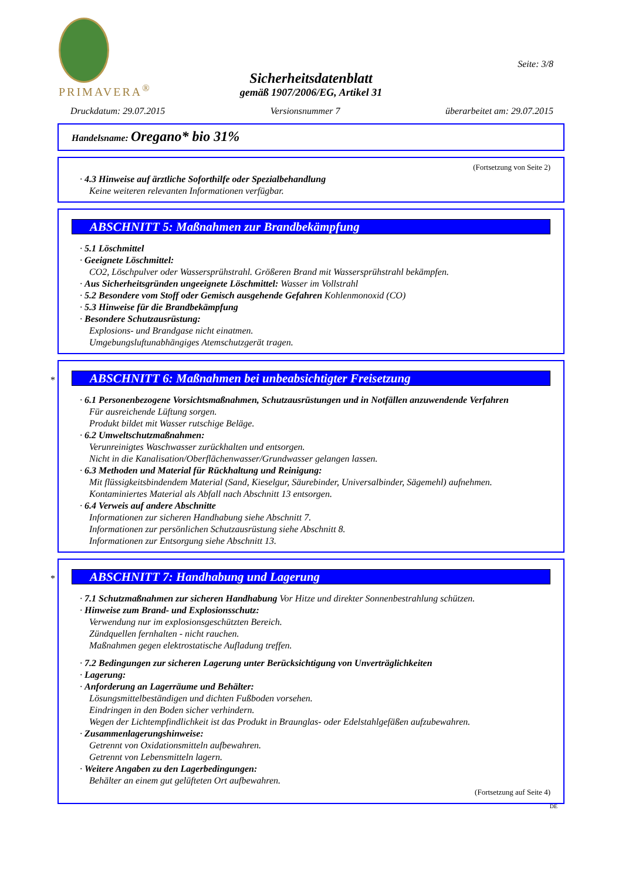PRIMAVERA<sup>®</sup>
Seite: 3/8
Sicherheitsdatenblatt
gemäß 1907/2006/EG, Artikel 31
Druckdatum: 29.07.2015 Versionsnummer 7 überarbeitet am: 29.07.2015
Handelsname: Oregano* bio 31%
(Fortsetzung von Seite 2)
· 4.3 Hinweise auf ärztliche Soforthilfe oder Spezialbehandlung
Keine weiteren relevanten Informationen verfügbar.
ABSCHNITT 5: Maßnahmen zur Brandbekämpfung
· 5.1 Löschmittel
· Geeignete Löschmittel:
CO2, Löschpulver oder Wassersprühstrahl. Größeren Brand mit Wassersprühstrahl bekämpfen.
· Aus Sicherheitsgründen ungeeignete Löschmittel: Wasser im Vollstrahl
· 5.2 Besondere vom Stoff oder Gemisch ausgehende Gefahren Kohlenmonoxid (CO)
· 5.3 Hinweise für die Brandbekämpfung
· Besondere Schutzausrüstung:
Explosions- und Brandgase nicht einatmen.
Umgebungsluftunabhängiges Atemschutzgerät tragen.
*
ABSCHNITT 6: Maßnahmen bei unbeabsichtigter Freisetzung
· 6.1 Personenbezogene Vorsichtsmaßnahmen, Schutzausrüstungen und in Notfällen anzuwendende Verfahren
Für ausreichende Lüftung sorgen.
Produkt bildet mit Wasser rutschige Beläge.
· 6.2 Umweltschutzmaßnahmen:
Verunreinigtes Waschwasser zurückhalten und entsorgen.
Nicht in die Kanalisation/Oberflächenwasser/Grundwasser gelangen lassen.
· 6.3 Methoden und Material für Rückhaltung und Reinigung:
Mit flüssigkeitsbindendem Material (Sand, Kieselgur, Säurebinder, Universalbinder, Sägemehl) aufnehmen.
Kontaminiertes Material als Abfall nach Abschnitt 13 entsorgen.
· 6.4 Verweis auf andere Abschnitte
Informationen zur sicheren Handhabung siehe Abschnitt 7.
Informationen zur persönlichen Schutzausrüstung siehe Abschnitt 8.
Informationen zur Entsorgung siehe Abschnitt 13.
*
ABSCHNITT 7: Handhabung und Lagerung
· 7.1 Schutzmaßnahmen zur sicheren Handhabung Vor Hitze und direkter Sonnenbestrahlung schützen.
· Hinweise zum Brand- und Explosionsschutz:
Verwendung nur im explosionsgeschützten Bereich.
Zündquellen fernhalten - nicht rauchen.
Maßnahmen gegen elektrostatische Aufladung treffen.
· 7.2 Bedingungen zur sicheren Lagerung unter Berücksichtigung von Unverträglichkeiten
· Lagerung:
· Anforderung an Lagerräume und Behälter:
Lösungsmittelbeständigen und dichten Fußboden vorsehen.
Eindringen in den Boden sicher verhindern.
Wegen der Lichtempfindlichkeit ist das Produkt in Braunglas- oder Edelstahlgefäßen aufzubewahren.
· Zusammenlagerungshinweise:
Getrennt von Oxidationsmitteln aufbewahren.
Getrennt von Lebensmitteln lagern.
· Weitere Angaben zu den Lagerbedingungen:
Behälter an einem gut gelüfteten Ort aufbewahren.
(Fortsetzung auf Seite 4)
DE